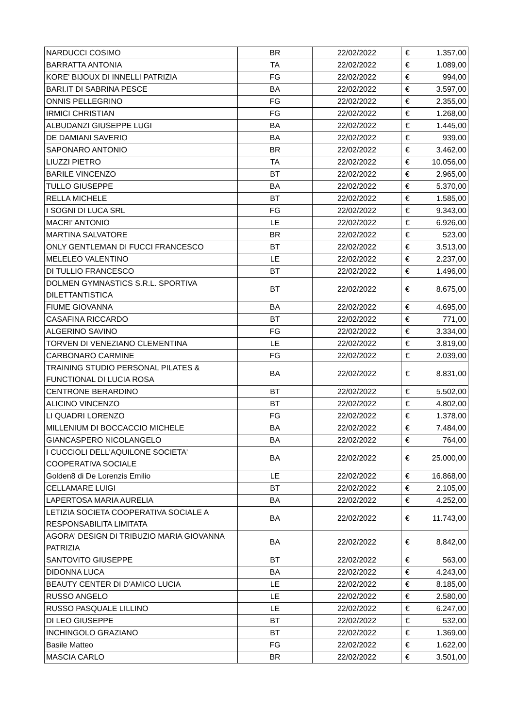| NARDUCCI COSIMO | BR | 22/02/2022 | € | 1.357,00 |
| BARRATTA ANTONIA | TA | 22/02/2022 | € | 1.089,00 |
| KORE' BIJOUX DI INNELLI PATRIZIA | FG | 22/02/2022 | € | 994,00 |
| BARI.IT DI SABRINA PESCE | BA | 22/02/2022 | € | 3.597,00 |
| ONNIS PELLEGRINO | FG | 22/02/2022 | € | 2.355,00 |
| IRMICI CHRISTIAN | FG | 22/02/2022 | € | 1.268,00 |
| ALBUDANZI GIUSEPPE LUGI | BA | 22/02/2022 | € | 1.445,00 |
| DE DAMIANI SAVERIO | BA | 22/02/2022 | € | 939,00 |
| SAPONARO ANTONIO | BR | 22/02/2022 | € | 3.462,00 |
| LIUZZI PIETRO | TA | 22/02/2022 | € | 10.056,00 |
| BARILE VINCENZO | BT | 22/02/2022 | € | 2.965,00 |
| TULLO GIUSEPPE | BA | 22/02/2022 | € | 5.370,00 |
| RELLA MICHELE | BT | 22/02/2022 | € | 1.585,00 |
| I SOGNI DI LUCA SRL | FG | 22/02/2022 | € | 9.343,00 |
| MACRI' ANTONIO | LE | 22/02/2022 | € | 6.926,00 |
| MARTINA SALVATORE | BR | 22/02/2022 | € | 523,00 |
| ONLY GENTLEMAN DI FUCCI FRANCESCO | BT | 22/02/2022 | € | 3.513,00 |
| MELELEO VALENTINO | LE | 22/02/2022 | € | 2.237,00 |
| DI TULLIO FRANCESCO | BT | 22/02/2022 | € | 1.496,00 |
| DOLMEN GYMNASTICS S.R.L. SPORTIVA DILETTANTISTICA | BT | 22/02/2022 | € | 8.675,00 |
| FIUME GIOVANNA | BA | 22/02/2022 | € | 4.695,00 |
| CASAFINA RICCARDO | BT | 22/02/2022 | € | 771,00 |
| ALGERINO SAVINO | FG | 22/02/2022 | € | 3.334,00 |
| TORVEN DI VENEZIANO CLEMENTINA | LE | 22/02/2022 | € | 3.819,00 |
| CARBONARO CARMINE | FG | 22/02/2022 | € | 2.039,00 |
| TRAINING STUDIO PERSONAL PILATES & FUNCTIONAL DI LUCIA ROSA | BA | 22/02/2022 | € | 8.831,00 |
| CENTRONE BERARDINO | BT | 22/02/2022 | € | 5.502,00 |
| ALICINO VINCENZO | BT | 22/02/2022 | € | 4.802,00 |
| LI QUADRI LORENZO | FG | 22/02/2022 | € | 1.378,00 |
| MILLENIUM DI BOCCACCIO MICHELE | BA | 22/02/2022 | € | 7.484,00 |
| GIANCASPERO NICOLANGELO | BA | 22/02/2022 | € | 764,00 |
| I CUCCIOLI DELL'AQUILONE SOCIETA' COOPERATIVA SOCIALE | BA | 22/02/2022 | € | 25.000,00 |
| Golden8 di De Lorenzis Emilio | LE | 22/02/2022 | € | 16.868,00 |
| CELLAMARE LUIGI | BT | 22/02/2022 | € | 2.105,00 |
| LAPERTOSA MARIA AURELIA | BA | 22/02/2022 | € | 4.252,00 |
| LETIZIA SOCIETA COOPERATIVA SOCIALE A RESPONSABILITA LIMITATA | BA | 22/02/2022 | € | 11.743,00 |
| AGORA' DESIGN DI TRIBUZIO MARIA GIOVANNA PATRIZIA | BA | 22/02/2022 | € | 8.842,00 |
| SANTOVITO GIUSEPPE | BT | 22/02/2022 | € | 563,00 |
| DIDONNA LUCA | BA | 22/02/2022 | € | 4.243,00 |
| BEAUTY CENTER DI D'AMICO LUCIA | LE | 22/02/2022 | € | 8.185,00 |
| RUSSO ANGELO | LE | 22/02/2022 | € | 2.580,00 |
| RUSSO PASQUALE LILLINO | LE | 22/02/2022 | € | 6.247,00 |
| DI LEO GIUSEPPE | BT | 22/02/2022 | € | 532,00 |
| INCHINGOLO GRAZIANO | BT | 22/02/2022 | € | 1.369,00 |
| Basile Matteo | FG | 22/02/2022 | € | 1.622,00 |
| MASCIA CARLO | BR | 22/02/2022 | € | 3.501,00 |